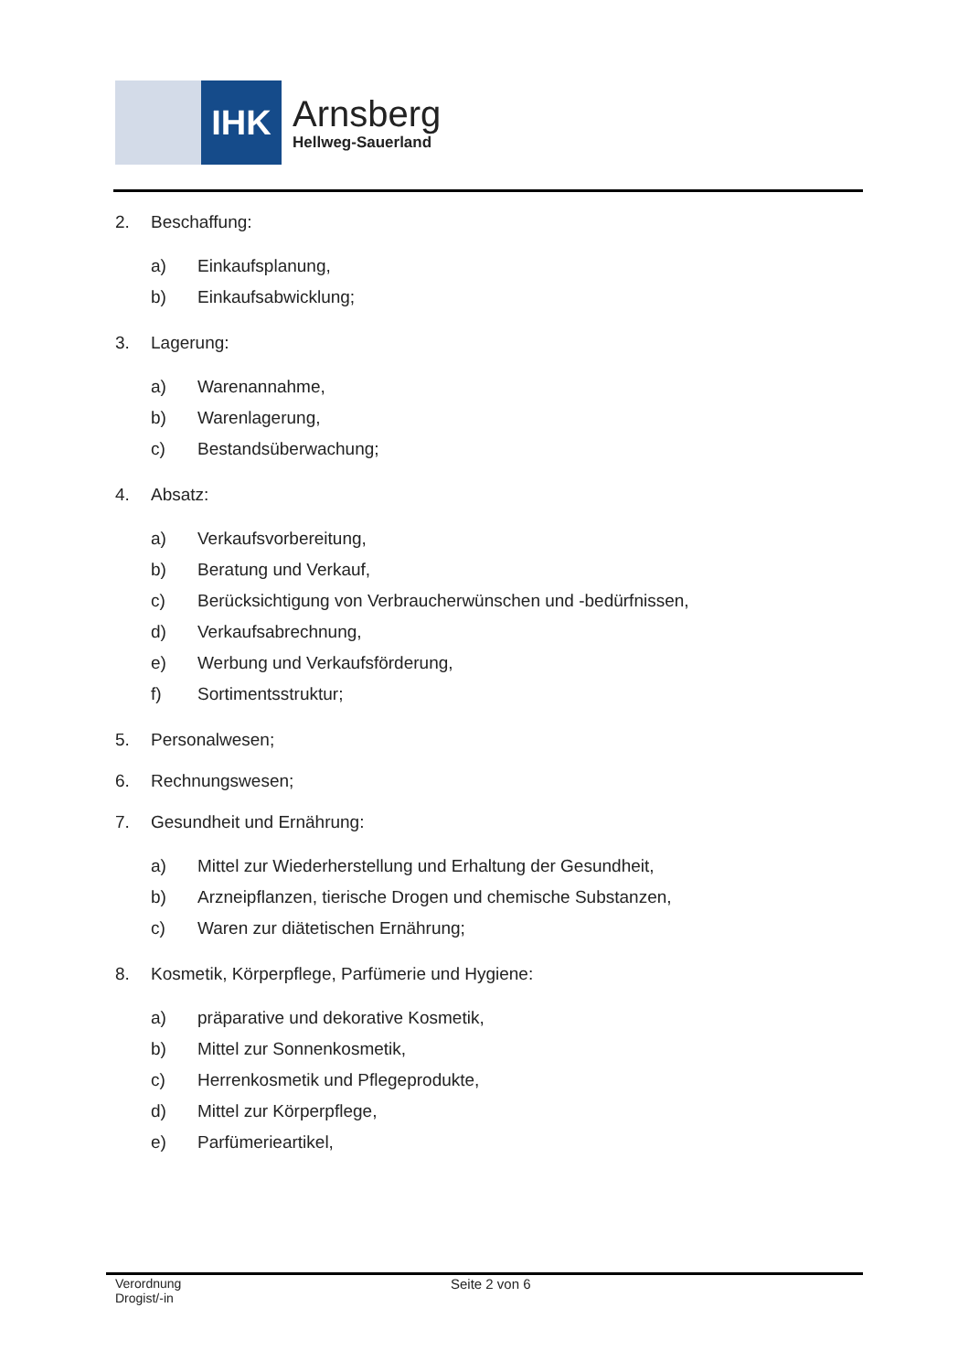IHK
Arnsberg
Hellweg-Sauerland
2. Beschaffung:
a) Einkaufsplanung,
b) Einkaufsabwicklung;
3. Lagerung:
a) Warenannahme,
b) Warenlagerung,
c) Bestandsüberwachung;
4. Absatz:
a) Verkaufsvorbereitung,
b) Beratung und Verkauf,
c) Berücksichtigung von Verbraucherwünschen und -bedürfnissen,
d) Verkaufsabrechnung,
e) Werbung und Verkaufsförderung,
f) Sortimentsstruktur;
5. Personalwesen;
6. Rechnungswesen;
7. Gesundheit und Ernährung:
a) Mittel zur Wiederherstellung und Erhaltung der Gesundheit,
b) Arzneipflanzen, tierische Drogen und chemische Substanzen,
c) Waren zur diätetischen Ernährung;
8. Kosmetik, Körperpflege, Parfümerie und Hygiene:
a) präparative und dekorative Kosmetik,
b) Mittel zur Sonnenkosmetik,
c) Herrenkosmetik und Pflegeprodukte,
d) Mittel zur Körperpflege,
e) Parfümerieartikel,
Verordnung
Drogist/-in
Seite 2 von 6